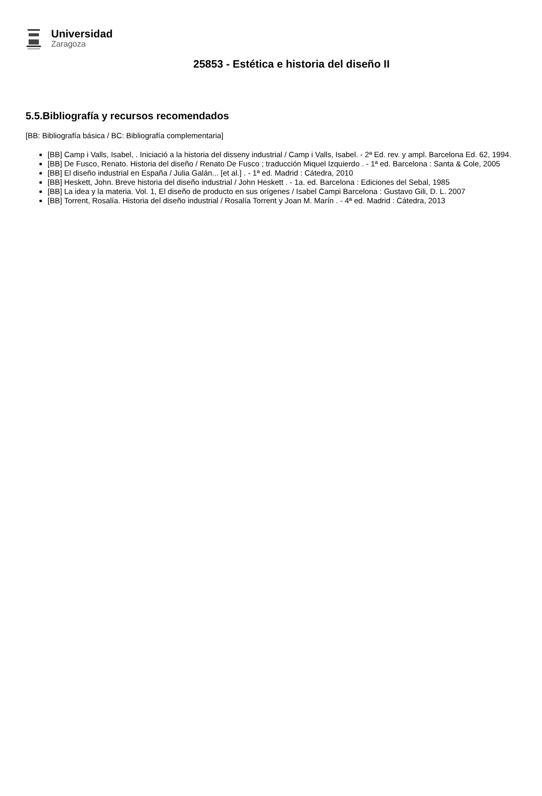Universidad
Zaragoza
25853 - Estética e historia del diseño II
5.5.Bibliografía y recursos recomendados
[BB: Bibliografía básica / BC: Bibliografía complementaria]
[BB] Camp i Valls, Isabel, . Iniciació a la historia del disseny industrial / Camp i Valls, Isabel. - 2ª Ed. rev. y ampl. Barcelona Ed. 62, 1994.
[BB] De Fusco, Renato. Historia del diseño / Renato De Fusco ; traducción Miquel Izquierdo . - 1ª ed. Barcelona : Santa & Cole, 2005
[BB] El diseño industrial en España / Julia Galán... [et al.] . - 1ª ed. Madrid : Cátedra, 2010
[BB] Heskett, John. Breve historia del diseño industrial / John Heskett . - 1a. ed. Barcelona : Ediciones del Sebal, 1985
[BB] La idea y la materia. Vol. 1, El diseño de producto en sus orígenes / Isabel Campi Barcelona : Gustavo Gili, D. L. 2007
[BB] Torrent, Rosalía. Historia del diseño industrial / Rosalía Torrent y Joan M. Marín . - 4ª ed. Madrid : Cátedra, 2013